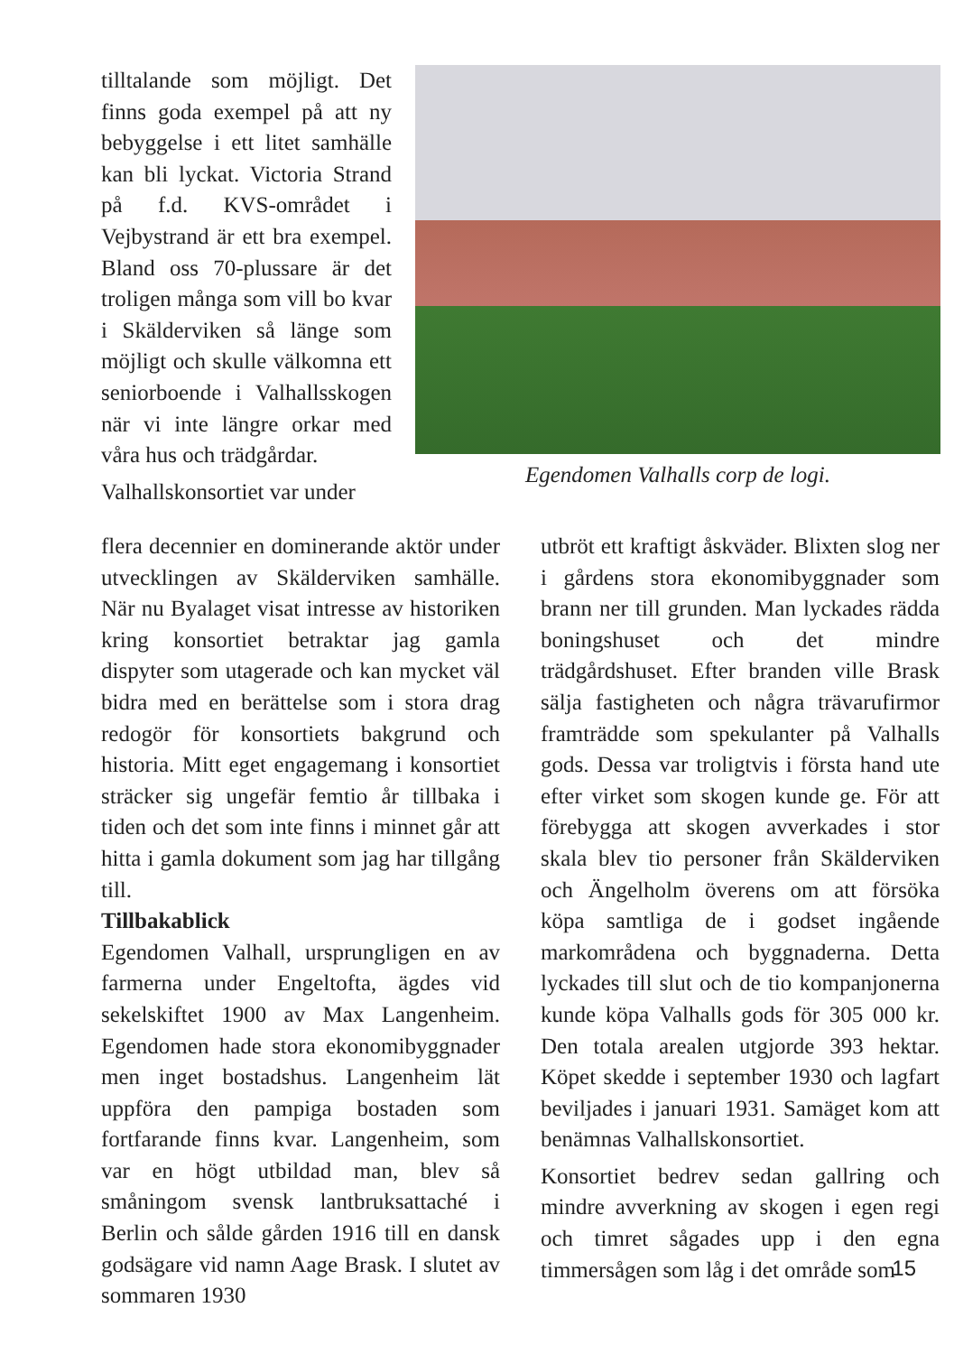tilltalande som möjligt. Det finns goda exempel på att ny bebyggelse i ett litet samhälle kan bli lyckat. Victoria Strand på f.d. KVS-området i Vejbystrand är ett bra exempel. Bland oss 70-plussare är det troligen många som vill bo kvar i Skälderviken så länge som möjligt och skulle välkomna ett seniorboende i Valhallsskogen när vi inte längre orkar med våra hus och trädgårdar.
Valhallskonsortiet var under
Egendomen Valhalls corp de logi.
flera decennier en dominerande aktör under utvecklingen av Skälderviken samhälle. När nu Byalaget visat intresse av historiken kring konsortiet betraktar jag gamla dispyter som utagerade och kan mycket väl bidra med en berättelse som i stora drag redogör för konsortiets bakgrund och historia. Mitt eget engagemang i konsortiet sträcker sig ungefär femtio år tillbaka i tiden och det som inte finns i minnet går att hitta i gamla dokument som jag har tillgång till.
Tillbakablick
Egendomen Valhall, ursprungligen en av farmerna under Engeltofta, ägdes vid sekelskiftet 1900 av Max Langenheim. Egendomen hade stora ekonomibyggnader men inget bostadshus. Langenheim lät uppföra den pampiga bostaden som fortfarande finns kvar. Langenheim, som var en högt utbildad man, blev så småningom svensk lantbruksattaché i Berlin och sålde gården 1916 till en dansk godsägare vid namn Aage Brask. I slutet av sommaren 1930
utbröt ett kraftigt åskväder. Blixten slog ner i gårdens stora ekonomibyggnader som brann ner till grunden. Man lyckades rädda boningshuset och det mindre trädgårdshuset. Efter branden ville Brask sälja fastigheten och några trävarufirmor framträdde som spekulanter på Valhalls gods. Dessa var troligtvis i första hand ute efter virket som skogen kunde ge. För att förebygga att skogen avverkades i stor skala blev tio personer från Skälderviken och Ängelholm överens om att försöka köpa samtliga de i godset ingående markområdena och byggnaderna. Detta lyckades till slut och de tio kompanjonerna kunde köpa Valhalls gods för 305 000 kr. Den totala arealen utgjorde 393 hektar. Köpet skedde i september 1930 och lagfart beviljades i januari 1931. Samäget kom att benämnas Valhallskonsortiet.
Konsortiet bedrev sedan gallring och mindre avverkning av skogen i egen regi och timret sågades upp i den egna timmersågen som låg i det område som
15